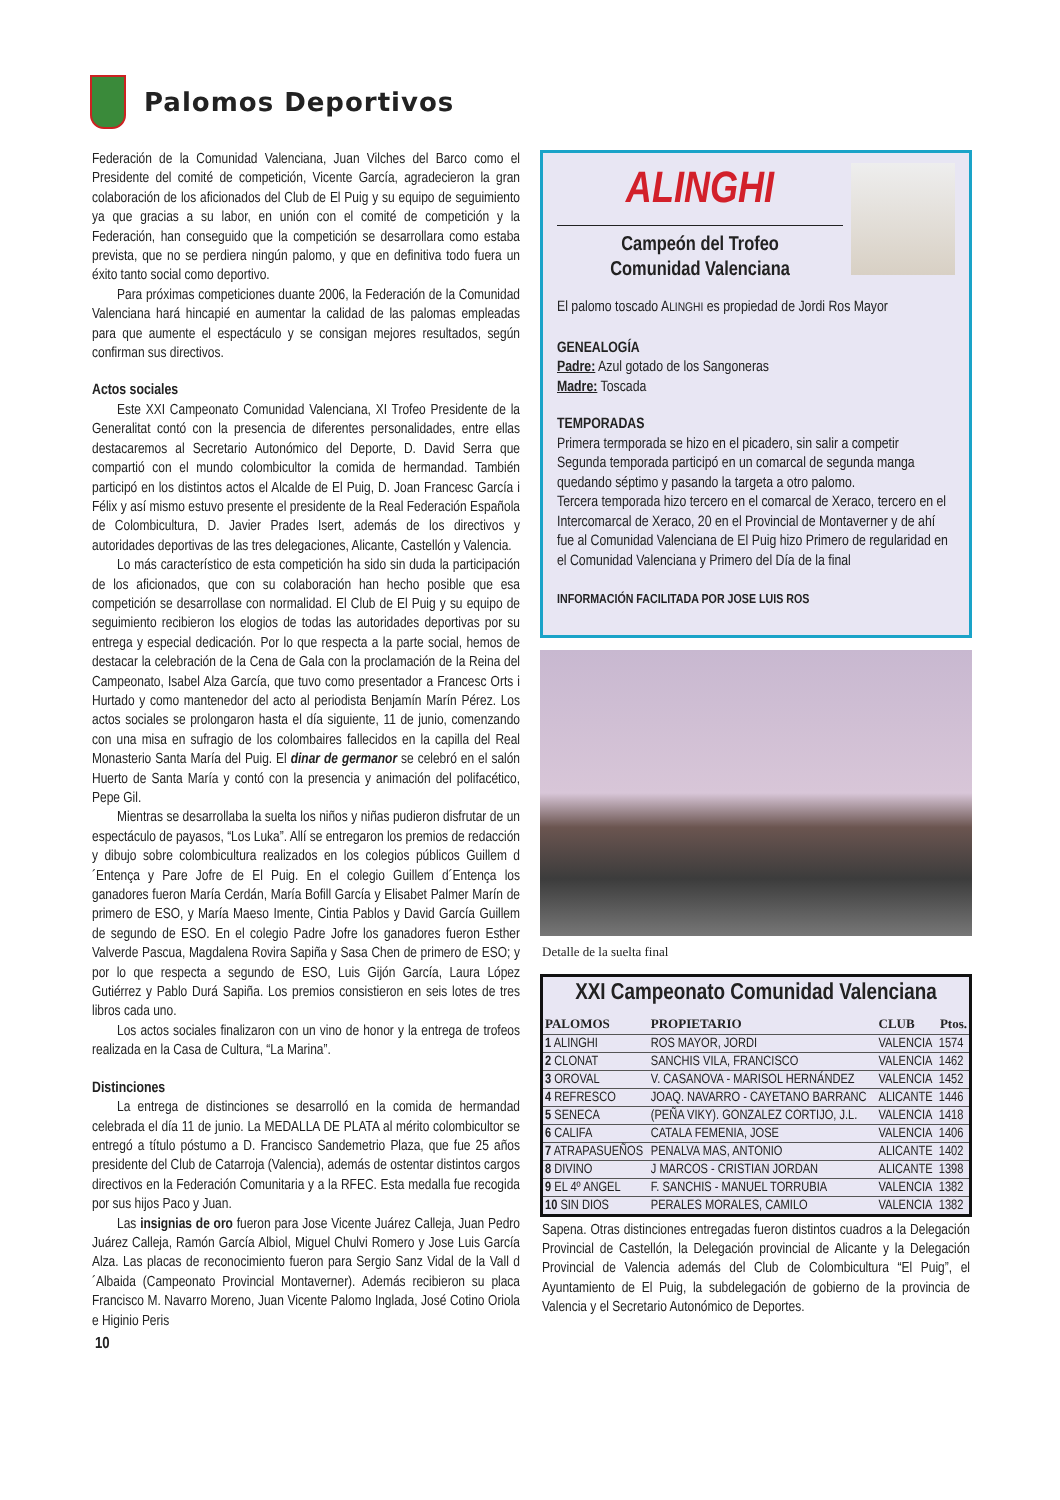Palomos Deportivos
Federación de la Comunidad Valenciana, Juan Vilches del Barco como el Presidente del comité de competición, Vicente García, agradecieron la gran colaboración de los aficionados del Club de El Puig y su equipo de seguimiento ya que gracias a su labor, en unión con el comité de competición y la Federación, han conseguido que la competición se desarrollara como estaba prevista, que no se perdiera ningún palomo, y que en definitiva todo fuera un éxito tanto social como deportivo.
Para próximas competiciones duante 2006, la Federación de la Comunidad Valenciana hará hincapié en aumentar la calidad de las palomas empleadas para que aumente el espectáculo y se consigan mejores resultados, según confirman sus directivos.
Actos sociales
Este XXI Campeonato Comunidad Valenciana, XI Trofeo Presidente de la Generalitat contó con la presencia de diferentes personalidades, entre ellas destacaremos al Secretario Autonómico del Deporte, D. David Serra que compartió con el mundo colombicultor la comida de hermandad. También participó en los distintos actos el Alcalde de El Puig, D. Joan Francesc García i Félix y así mismo estuvo presente el presidente de la Real Federación Española de Colombicultura, D. Javier Prades Isert, además de los directivos y autoridades deportivas de las tres delegaciones, Alicante, Castellón y Valencia.
Lo más característico de esta competición ha sido sin duda la participación de los aficionados, que con su colaboración han hecho posible que esa competición se desarrollase con normalidad. El Club de El Puig y su equipo de seguimiento recibieron los elogios de todas las autoridades deportivas por su entrega y especial dedicación. Por lo que respecta a la parte social, hemos de destacar la celebración de la Cena de Gala con la proclamación de la Reina del Campeonato, Isabel Alza García, que tuvo como presentador a Francesc Orts i Hurtado y como mantenedor del acto al periodista Benjamín Marín Pérez. Los actos sociales se prolongaron hasta el día siguiente, 11 de junio, comenzando con una misa en sufragio de los colombaires fallecidos en la capilla del Real Monasterio Santa María del Puig. El dinar de germanor se celebró en el salón Huerto de Santa María y contó con la presencia y animación del polifacético, Pepe Gil.
Mientras se desarrollaba la suelta los niños y niñas pudieron disfrutar de un espectáculo de payasos, “Los Luka”. Allí se entregaron los premios de redacción y dibujo sobre colombicultura realizados en los colegios públicos Guillem d´Entença y Pare Jofre de El Puig. En el colegio Guillem d´Entença los ganadores fueron María Cerdán, María Bofill García y Elisabet Palmer Marín de primero de ESO, y María Maeso Imente, Cintia Pablos y David García Guillem de segundo de ESO. En el colegio Padre Jofre los ganadores fueron Esther Valverde Pascua, Magdalena Rovira Sapiña y Sasa Chen de primero de ESO; y por lo que respecta a segundo de ESO, Luis Gijón García, Laura López Gutiérrez y Pablo Durá Sapiña. Los premios consistieron en seis lotes de tres libros cada uno.
Los actos sociales finalizaron con un vino de honor y la entrega de trofeos realizada en la Casa de Cultura, “La Marina”.
Distinciones
La entrega de distinciones se desarrolló en la comida de hermandad celebrada el día 11 de junio. La MEDALLA DE PLATA al mérito colombicultor se entregó a título póstumo a D. Francisco Sandemetrio Plaza, que fue 25 años presidente del Club de Catarroja (Valencia), además de ostentar distintos cargos directivos en la Federación Comunitaria y a la RFEC. Esta medalla fue recogida por sus hijos Paco y Juan.
Las insignias de oro fueron para Jose Vicente Juárez Calleja, Juan Pedro Juárez Calleja, Ramón García Albiol, Miguel Chulvi Romero y Jose Luis García Alza. Las placas de reconocimiento fueron para Sergio Sanz Vidal de la Vall d´Albaida (Campeonato Provincial Montaverner). Además recibieron su placa Francisco M. Navarro Moreno, Juan Vicente Palomo Inglada, José Cotino Oriola e Higinio Peris
ALINGHI
Campeón del Trofeo
Comunidad Valenciana
El palomo toscado ALINGHI es propiedad de Jordi Ros Mayor
GENEALOGÍA
Padre: Azul gotado de los Sangoneras
Madre: Toscada
TEMPORADAS
Primera termporada se hizo en el picadero, sin salir a competir
Segunda temporada participó en un comarcal de segunda manga quedando séptimo y pasando la targeta a otro palomo.
Tercera temporada hizo tercero en el comarcal de Xeraco, tercero en el Intercomarcal de Xeraco, 20 en el Provincial de Montaverner y de ahí fue al Comunidad Valenciana de El Puig hizo Primero de regularidad en el Comunidad Valenciana y Primero del Día de la final
INFORMACIÓN FACILITADA POR JOSE LUIS ROS
Detalle de la suelta final
XXI Campeonato Comunidad Valenciana
| PALOMOS | PROPIETARIO | CLUB | Ptos. |
| --- | --- | --- | --- |
| 1 ALINGHI | ROS MAYOR, JORDI | VALENCIA | 1574 |
| 2 CLONAT | SANCHIS VILA, FRANCISCO | VALENCIA | 1462 |
| 3 OROVAL | V. CASANOVA - MARISOL HERNÁNDEZ | VALENCIA | 1452 |
| 4 REFRESCO | JOAQ. NAVARRO - CAYETANO BARRANC | ALICANTE | 1446 |
| 5 SENECA | (PEÑA VIKY). GONZALEZ CORTIJO, J.L. | VALENCIA | 1418 |
| 6 CALIFA | CATALA FEMENIA, JOSE | VALENCIA | 1406 |
| 7 ATRAPASUEÑOS | PENALVA MAS, ANTONIO | ALICANTE | 1402 |
| 8 DIVINO | J MARCOS - CRISTIAN JORDAN | ALICANTE | 1398 |
| 9 EL 4º ANGEL | F. SANCHIS - MANUEL TORRUBIA | VALENCIA | 1382 |
| 10 SIN DIOS | PERALES MORALES, CAMILO | VALENCIA | 1382 |
Sapena. Otras distinciones entregadas fueron distintos cuadros a la Delegación Provincial de Castellón, la Delegación provincial de Alicante y la Delegación Provincial de Valencia además del Club de Colombicultura “El Puig”, el Ayuntamiento de El Puig, la subdelegación de gobierno de la provincia de Valencia y el Secretario Autonómico de Deportes.
10